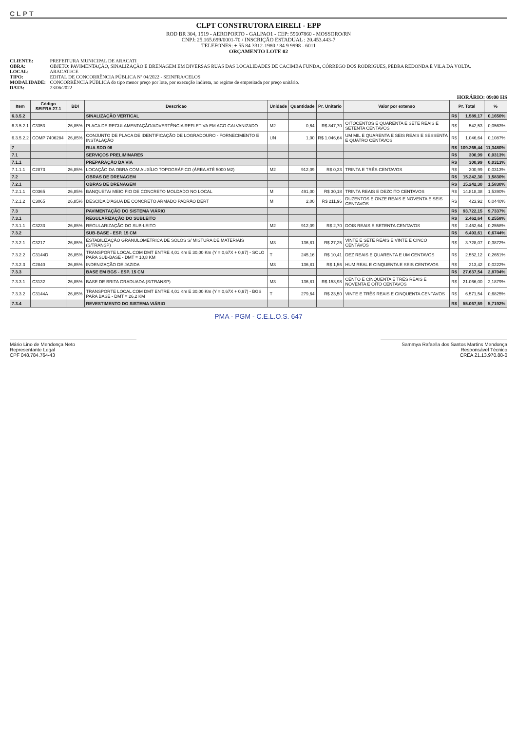CLPT
CLPT CONSTRUTORA EIRELI - EPP
ROD BR 304, 1519 - AEROPORTO - GALPAO1 - CEP: 59607860 - MOSSORO/RN
CNPJ: 25.165.699/0001-70 / INSCRIÇÃO ESTADUAL : 20.453.443-7
TELEFONES: + 55 84 3312-1980 / 84 9 9998 - 6011
ORÇAMENTO LOTE 02
CLIENTE: PREFEITURA MUNICIPAL DE ARACATI
OBRA: OBJETO: PAVIMENTAÇÃO, SINALIZAÇÃO E DRENAGEM EM DIVERSAS RUAS DAS LOCALIDADES DE CACIMBA FUNDA, CÓRREGO DOS RODRIGUES, PEDRA REDONDA E VILA DA VOLTA.
LOCAL: ARACATI/CE
TIPO: EDITAL DE CONCORRÊNCIA PÚBLICA Nº 04/2022 - SEINFRA/CELOS
MODALIDADE: CONCORRÊNCIA PÚBLICA do tipo menor preço por lote, por execução indireta, no regime de empreitada por preço unitário.
DATA: 23/06/2022
HORÁRIO: 09:00 HS
| Item | Código SEIFRA 27.1 | BDI | Descricao | Unidade | Quantidade | Pr. Unitario | Valor por extenso | Pr. Total | | % |
| --- | --- | --- | --- | --- | --- | --- | --- | --- | --- | --- |
| 6.3.5.2 | | | SINALIZAÇÃO VERTICAL | | | | | R$ | 1.589,17 | 0,1650% |
| 6.3.5.2.1 | C3353 | 26,85% | PLACA DE REGULAMENTAÇÃO/ADVERTÊNCIA REFLETIVA EM ACO GALVANIZADO | M2 | 0,64 | R$ 847,70 | OITOCENTOS E QUARENTA E SETE REAIS E SETENTA CENTAVOS | R$ | 542,53 | 0,0563% |
| 6.3.5.2.2 | COMP 7406284 | 26,85% | CONJUNTO DE PLACA DE IDENTIFICAÇÃO DE LOGRADOURO - FORNECIMENTO E INSTALAÇÃO | UN | 1,00 | R$ 1.046,64 | UM MIL E QUARENTA E SEIS REAIS E SESSENTA E QUATRO CENTAVOS | R$ | 1.046,64 | 0,1087% |
| 7 | | | RUA SDO 06 | | | | | R$ | 109.265,44 | 11,3480% |
| 7.1 | | | SERVIÇOS PRELIMINARES | | | | | R$ | 300,99 | 0,0313% |
| 7.1.1 | | | PREPARAÇÃO DA VIA | | | | | R$ | 300,99 | 0,0313% |
| 7.1.1.1 | C2873 | 26,85% | LOCAÇÃO DA OBRA COM AUXÍLIO TOPOGRÁFICO (ÁREA ATÉ 5000 M2) | M2 | 912,09 | R$ 0,33 | TRINTA E TRÊS CENTAVOS | R$ | 300,99 | 0,0313% |
| 7.2 | | | OBRAS DE DRENAGEM | | | | | R$ | 15.242,30 | 1,5830% |
| 7.2.1 | | | OBRAS DE DRENAGEM | | | | | R$ | 15.242,30 | 1,5830% |
| 7.2.1.1 | C0365 | 26,85% | BANQUETA/ MEIO FIO DE CONCRETO MOLDADO NO LOCAL | M | 491,00 | R$ 30,18 | TRINTA REAIS E DEZOITO CENTAVOS | R$ | 14.818,38 | 1,5390% |
| 7.2.1.2 | C3065 | 26,85% | DESCIDA D'ÁGUA DE CONCRETO ARMADO PADRÃO DERT | M | 2,00 | R$ 211,96 | DUZENTOS E ONZE REAIS E NOVENTA E SEIS CENTAVOS | R$ | 423,92 | 0,0440% |
| 7.3 | | | PAVIMENTAÇÃO DO SISTEMA VIÁRIO | | | | | R$ | 93.722,15 | 9,7337% |
| 7.3.1 | | | REGULARIZAÇÃO DO SUBLEITO | | | | | R$ | 2.462,64 | 0,2558% |
| 7.3.1.1 | C3233 | 26,85% | REGULARIZAÇÃO DO SUB-LEITO | M2 | 912,09 | R$ 2,70 | DOIS REAIS E SETENTA CENTAVOS | R$ | 2.462,64 | 0,2558% |
| 7.3.2 | | | SUB-BASE - ESP. 15 CM | | | | | R$ | 6.493,61 | 0,6744% |
| 7.3.2.1 | C3217 | 26,85% | ESTABILIZAÇÃO GRANULOMÉTRICA DE SOLOS S/ MISTURA DE MATERIAIS (S/TRANSP) | M3 | 136,81 | R$ 27,25 | VINTE E SETE REAIS E VINTE E CINCO CENTAVOS | R$ | 3.728,07 | 0,3872% |
| 7.3.2.2 | C3144D | 26,85% | TRANSPORTE LOCAL COM DMT ENTRE 4,01 Km E 30,00 Km (Y = 0,67X + 0,97) - SOLO PARA SUB-BASE - DMT = 10,8 KM | T | 245,16 | R$ 10,41 | DEZ REAIS E QUARENTA E UM CENTAVOS | R$ | 2.552,12 | 0,2651% |
| 7.3.2.3 | C2840 | 26,85% | INDENIZAÇÃO DE JAZIDA | M3 | 136,81 | R$ 1,56 | HUM REAL E CINQUENTA E SEIS CENTAVOS | R$ | 213,42 | 0,0222% |
| 7.3.3 | | | BASE EM BGS - ESP. 15 CM | | | | | R$ | 27.637,54 | 2,8704% |
| 7.3.3.1 | C3132 | 26,85% | BASE DE BRITA GRADUADA (S/TRANSP) | M3 | 136,81 | R$ 153,98 | CENTO E CINQUENTA E TRÊS REAIS E NOVENTA E OITO CENTAVOS | R$ | 21.066,00 | 2,1879% |
| 7.3.3.2 | C3144A | 26,85% | TRANSPORTE LOCAL COM DMT ENTRE 4,01 Km E 30,00 Km (Y = 0,67X + 0,97) - BGS PARA BASE - DMT = 26,2 KM | T | 279,64 | R$ 23,50 | VINTE E TRÊS REAIS E CINQUENTA CENTAVOS | R$ | 6.571,54 | 0,6825% |
| 7.3.4 | | | REVESTIMENTO DO SISTEMA VIÁRIO | | | | | R$ | 55.067,59 | 5,7192% |
PMA - PGM - C.E.L.O.S. 647
Mário Lino de Mendonça Neto
Representante Legal
CPF 048.784.764-43
Sammya Rafaella dos Santos Martins Mendonça
Responsável Técnico
CREA 21.13.970.88-0